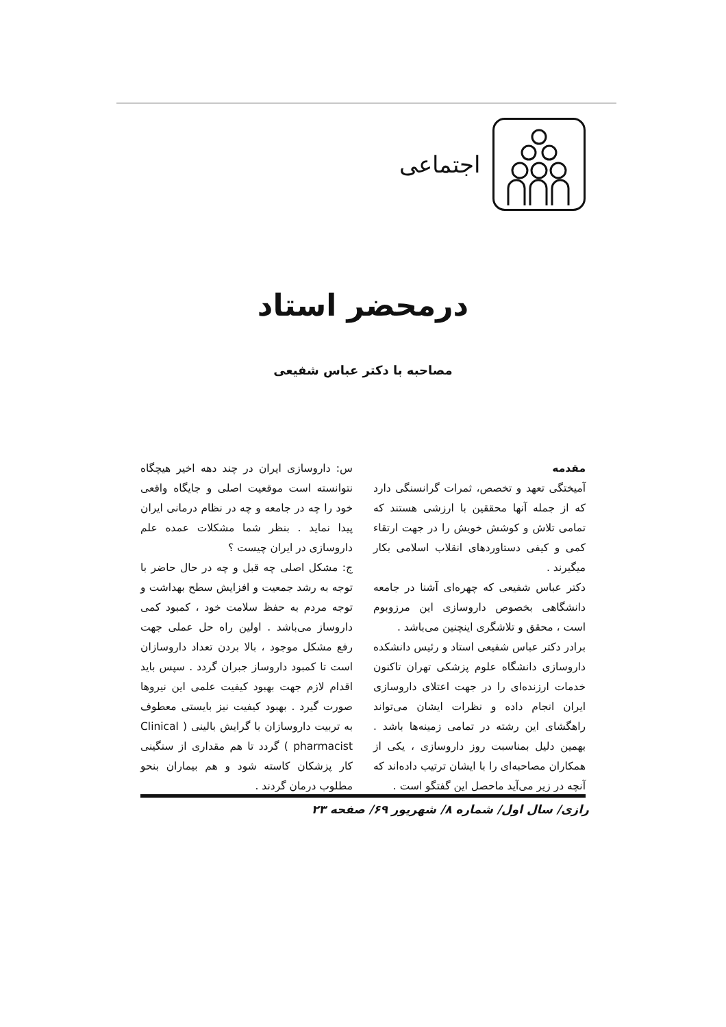اجتماعی
درمحضر استاد
مصاحبه با دکتر عباس شفیعی
مقدمه
آمیختگی تعهد و تخصص، ثمرات گرانسنگی دارد که از جمله آنها محققین با ارزشی هستند که تمامی تلاش و کوشش خویش را در جهت ارتقاء کمی و کیفی دستاوردهای انقلاب اسلامی بکار میگیرند .
دکتر عباس شفیعی که چهره‌ای آشنا در جامعه دانشگاهی بخصوص داروسازی این مرزوبوم است ، محقق و تلاشگری اینچنین می‌باشد .
برادر دکتر عباس شفیعی استاد و رئیس دانشکده داروسازی دانشگاه علوم پزشکی تهران تاکنون خدمات ارزنده‌ای را در جهت اعتلای داروسازی ایران انجام داده و نظرات ایشان می‌تواند راهگشای این رشته در تمامی زمینه‌ها باشد . بهمین دلیل بمناسبت روز داروسازی ، یکی از همکاران مصاحبه‌ای را با ایشان ترتیب داده‌اند که آنچه در زیر می‌آید ماحصل این گفتگو است .
س: داروسازی ایران در چند دهه اخیر هیچگاه نتوانسته است موقعیت اصلی و جایگاه واقعی خود را چه در جامعه و چه در نظام درمانی ایران پیدا نماید . بنظر شما مشکلات عمده علم داروسازی در ایران چیست ؟
ج: مشکل اصلی چه قبل و چه در حال حاضر با توجه به رشد جمعیت و افزایش سطح بهداشت و توجه مردم به حفظ سلامت خود ، کمبود کمی داروساز می‌باشد . اولین راه حل عملی جهت رفع مشکل موجود ، بالا بردن تعداد داروسازان است تا کمبود داروساز جبران گردد . سپس باید اقدام لازم جهت بهبود کیفیت علمی این نیروها صورت گیرد . بهبود کیفیت نیز بایستی معطوف به تربیت داروسازان با گرایش بالینی ( Clinical pharmacist ) گردد تا هم مقداری از سنگینی کار پزشکان کاسته شود و هم بیماران بنحو مطلوب درمان گردند .
رازی/ سال اول/ شماره ۸/ شهریور ۶۹/ صفحه ۲۳